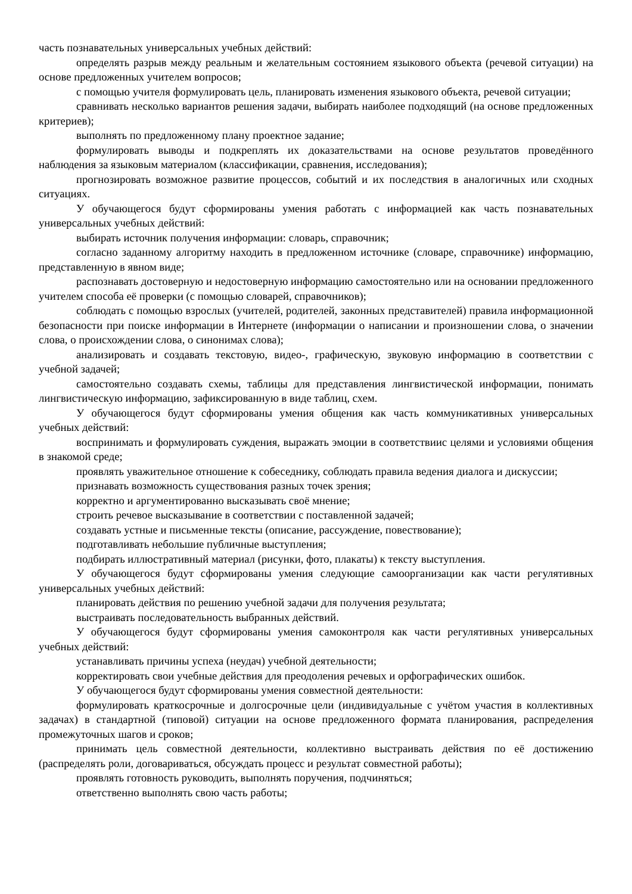часть познавательных универсальных учебных действий:
определять разрыв между реальным и желательным состоянием языкового объекта (речевой ситуации) на основе предложенных учителем вопросов;
с помощью учителя формулировать цель, планировать изменения языкового объекта, речевой ситуации;
сравнивать несколько вариантов решения задачи, выбирать наиболее подходящий (на основе предложенных критериев);
выполнять по предложенному плану проектное задание;
формулировать выводы и подкреплять их доказательствами на основе результатов проведённого наблюдения за языковым материалом (классификации, сравнения, исследования);
прогнозировать возможное развитие процессов, событий и их последствия в аналогичных или сходных ситуациях.
У обучающегося будут сформированы умения работать с информацией как часть познавательных универсальных учебных действий:
выбирать источник получения информации: словарь, справочник;
согласно заданному алгоритму находить в предложенном источнике (словаре, справочнике) информацию, представленную в явном виде;
распознавать достоверную и недостоверную информацию самостоятельно или на основании предложенного учителем способа её проверки (с помощью словарей, справочников);
соблюдать с помощью взрослых (учителей, родителей, законных представителей) правила информационной безопасности при поиске информации в Интернете (информации о написании и произношении слова, о значении слова, о происхождении слова, о синонимах слова);
анализировать и создавать текстовую, видео-, графическую, звуковую информацию в соответствии с учебной задачей;
самостоятельно создавать схемы, таблицы для представления лингвистической информации, понимать лингвистическую информацию, зафиксированную в виде таблиц, схем.
У обучающегося будут сформированы умения общения как часть коммуникативных универсальных учебных действий:
воспринимать и формулировать суждения, выражать эмоции в соответствиис целями и условиями общения в знакомой среде;
проявлять уважительное отношение к собеседнику, соблюдать правила ведения диалога и дискуссии;
признавать возможность существования разных точек зрения;
корректно и аргументированно высказывать своё мнение;
строить речевое высказывание в соответствии с поставленной задачей;
создавать устные и письменные тексты (описание, рассуждение, повествование);
подготавливать небольшие публичные выступления;
подбирать иллюстративный материал (рисунки, фото, плакаты) к тексту выступления.
У обучающегося будут сформированы умения следующие самоорганизации как части регулятивных универсальных учебных действий:
планировать действия по решению учебной задачи для получения результата;
выстраивать последовательность выбранных действий.
У обучающегося будут сформированы умения самоконтроля как части регулятивных универсальных учебных действий:
устанавливать причины успеха (неудач) учебной деятельности;
корректировать свои учебные действия для преодоления речевых и орфографических ошибок.
У обучающегося будут сформированы умения совместной деятельности:
формулировать краткосрочные и долгосрочные цели (индивидуальные с учётом участия в коллективных задачах) в стандартной (типовой) ситуации на основе предложенного формата планирования, распределения промежуточных шагов и сроков;
принимать цель совместной деятельности, коллективно выстраивать действия по её достижению (распределять роли, договариваться, обсуждать процесс и результат совместной работы);
проявлять готовность руководить, выполнять поручения, подчиняться;
ответственно выполнять свою часть работы;